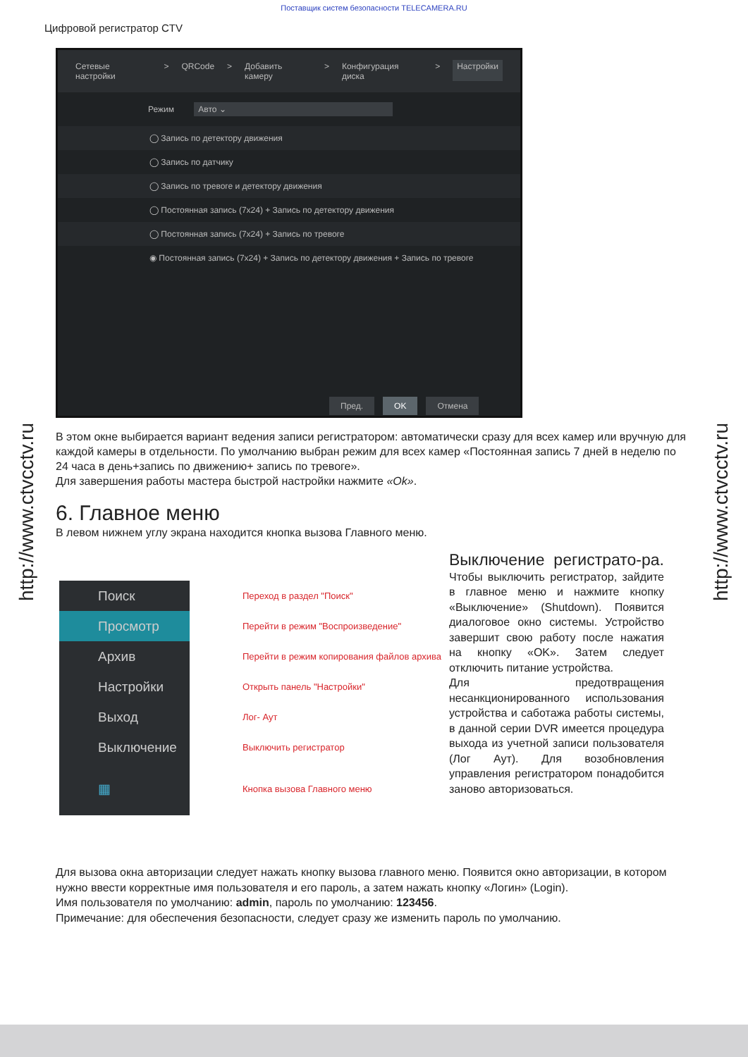Поставщик систем безопасности TELECAMERA.RU
Цифровой регистратор CTV
Сетевые настройки > QRCode > Добавить камеру > Конфигурация диска > Настройки
Режим Авто ⌄
◯ Запись по детектору движения
◯ Запись по датчику
◯ Запись по тревоге и детектору движения
◯ Постоянная запись (7x24) + Запись по детектору движения
◯ Постоянная запись (7x24) + Запись по тревоге
◉ Постоянная запись (7x24) + Запись по детектору движения + Запись по тревоге
Пред. OK Отмена
В этом окне выбирается вариант ведения записи регистратором: автоматически сразу для всех камер или вручную для каждой камеры в отдельности. По умолчанию выбран режим для всех камер «Постоянная запись 7 дней в неделю по 24 часа в день+запись по движению+ запись по тревоге».
Для завершения работы мастера быстрой настройки нажмите «Ok».
6. Главное меню
В левом нижнем углу экрана находится кнопка вызова Главного меню.
Поиск Переход в раздел "Поиск"
Просмотр Перейти в режим "Воспроизведение"
Архив Перейти в режим копирования файлов архива
Настройки Открыть панель "Настройки"
Выход Лог- Аут
Выключение Выключить регистратор
▦ Кнопка вызова Главного меню
Выключение регистрато-ра. Чтобы выключить регистратор, зайдите в главное меню и нажмите кнопку «Выключение» (Shutdown). Появится диалоговое окно системы. Устройство завершит свою работу после нажатия на кнопку «OK». Затем следует отключить питание устройства.
Для предотвращения несанкционированного использования устройства и саботажа работы системы, в данной серии DVR имеется процедура выхода из учетной записи пользователя (Лог Аут). Для возобновления управления регистратором понадобится заново авторизоваться.
Для вызова окна авторизации следует нажать кнопку вызова главного меню. Появится окно авторизации, в котором нужно ввести корректные имя пользователя и его пароль, а затем нажать кнопку «Логин» (Login).
Имя пользователя по умолчанию: admin, пароль по умолчанию: 123456.
Примечание: для обеспечения безопасности, следует сразу же изменить пароль по умолчанию.
http://www.ctvcctv.ru
http://www.ctvcctv.ru